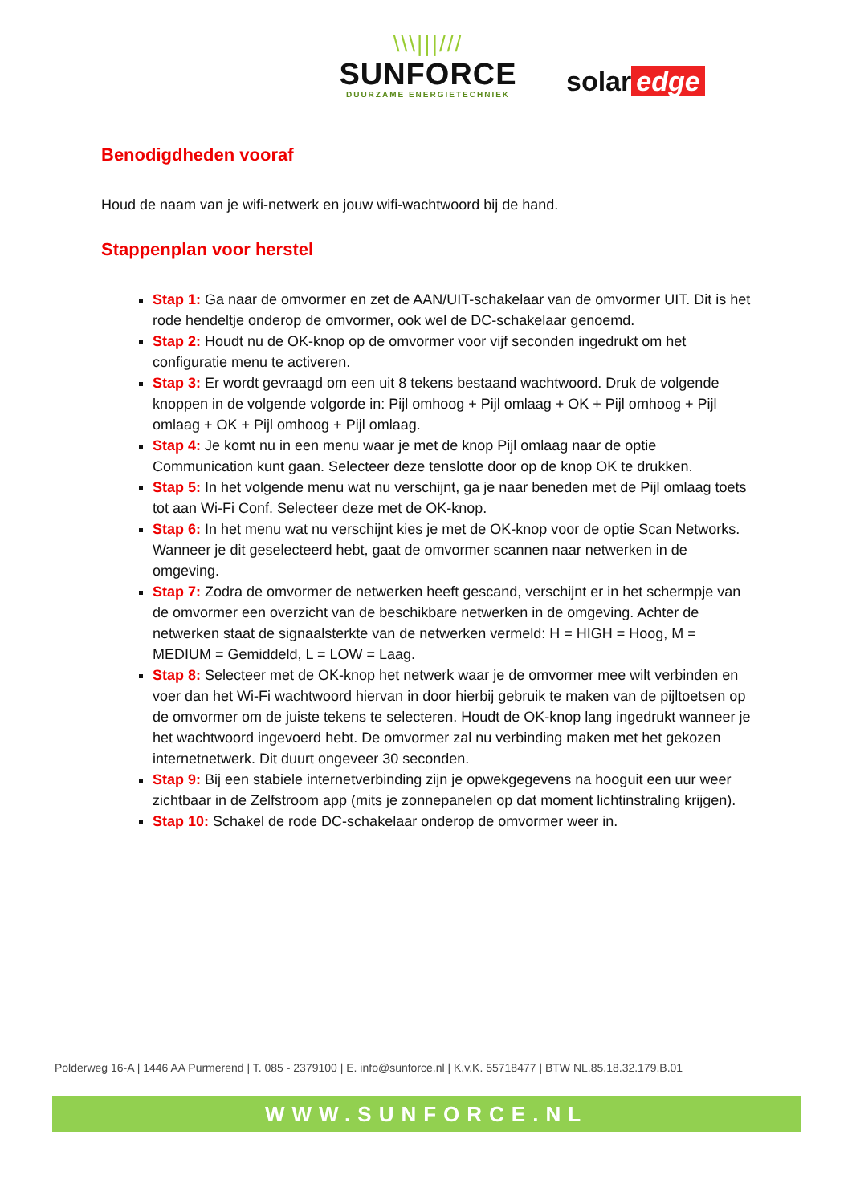\\\|||///
SUNFORCE
DUURZAME ENERGIETECHNIEK
solar edge
Benodigdheden vooraf
Houd de naam van je wifi-netwerk en jouw wifi-wachtwoord bij de hand.
Stappenplan voor herstel
Stap 1: Ga naar de omvormer en zet de AAN/UIT-schakelaar van de omvormer UIT. Dit is het rode hendeltje onderop de omvormer, ook wel de DC-schakelaar genoemd.
Stap 2: Houdt nu de OK-knop op de omvormer voor vijf seconden ingedrukt om het configuratie menu te activeren.
Stap 3: Er wordt gevraagd om een uit 8 tekens bestaand wachtwoord. Druk de volgende knoppen in de volgende volgorde in: Pijl omhoog + Pijl omlaag + OK + Pijl omhoog + Pijl omlaag + OK + Pijl omhoog + Pijl omlaag.
Stap 4: Je komt nu in een menu waar je met de knop Pijl omlaag naar de optie Communication kunt gaan. Selecteer deze tenslotte door op de knop OK te drukken.
Stap 5: In het volgende menu wat nu verschijnt, ga je naar beneden met de Pijl omlaag toets tot aan Wi-Fi Conf. Selecteer deze met de OK-knop.
Stap 6: In het menu wat nu verschijnt kies je met de OK-knop voor de optie Scan Networks. Wanneer je dit geselecteerd hebt, gaat de omvormer scannen naar netwerken in de omgeving.
Stap 7: Zodra de omvormer de netwerken heeft gescand, verschijnt er in het schermpje van de omvormer een overzicht van de beschikbare netwerken in de omgeving. Achter de netwerken staat de signaalsterkte van de netwerken vermeld: H = HIGH = Hoog, M = MEDIUM = Gemiddeld, L = LOW = Laag.
Stap 8: Selecteer met de OK-knop het netwerk waar je de omvormer mee wilt verbinden en voer dan het Wi-Fi wachtwoord hiervan in door hierbij gebruik te maken van de pijltoetsen op de omvormer om de juiste tekens te selecteren. Houdt de OK-knop lang ingedrukt wanneer je het wachtwoord ingevoerd hebt. De omvormer zal nu verbinding maken met het gekozen internetnetwerk. Dit duurt ongeveer 30 seconden.
Stap 9: Bij een stabiele internetverbinding zijn je opwekgegevens na hooguit een uur weer zichtbaar in de Zelfstroom app (mits je zonnepanelen op dat moment lichtinstraling krijgen).
Stap 10: Schakel de rode DC-schakelaar onderop de omvormer weer in.
Polderweg 16-A | 1446 AA Purmerend | T. 085 - 2379100 | E. info@sunforce.nl | K.v.K. 55718477 | BTW NL.85.18.32.179.B.01
WWW.SUNFORCE.NL